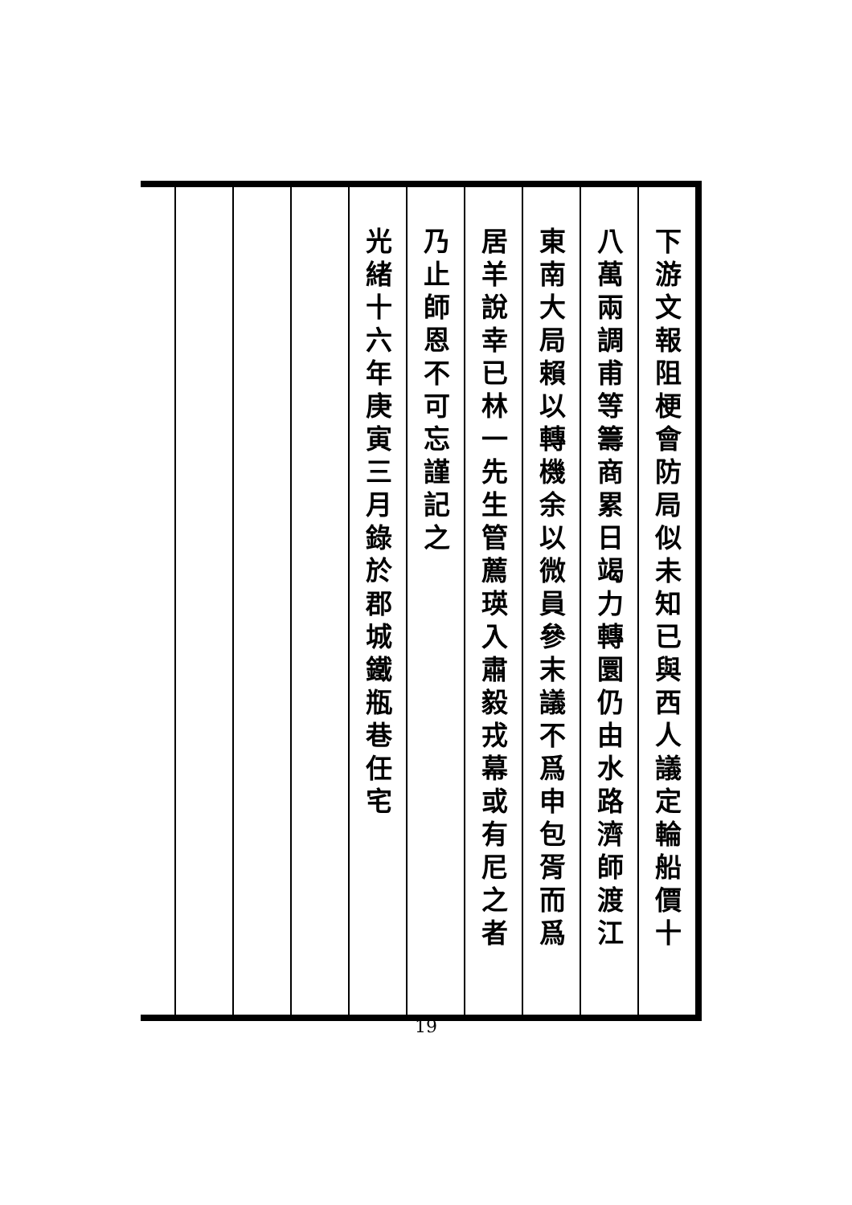下游文報阻梗會防局似未知已與西人議定輪船價十
八萬兩調甫等籌商累日竭力轉圜仍由水路濟師渡江
東南大局賴以轉機余以微員參末議不爲申包胥而爲
居羊說幸已林一先生管薦瑛入肅毅戎幕或有尼之者
乃止師恩不可忘謹記之
光緒十六年庚寅三月錄於郡城鐵瓶巷任宅
19